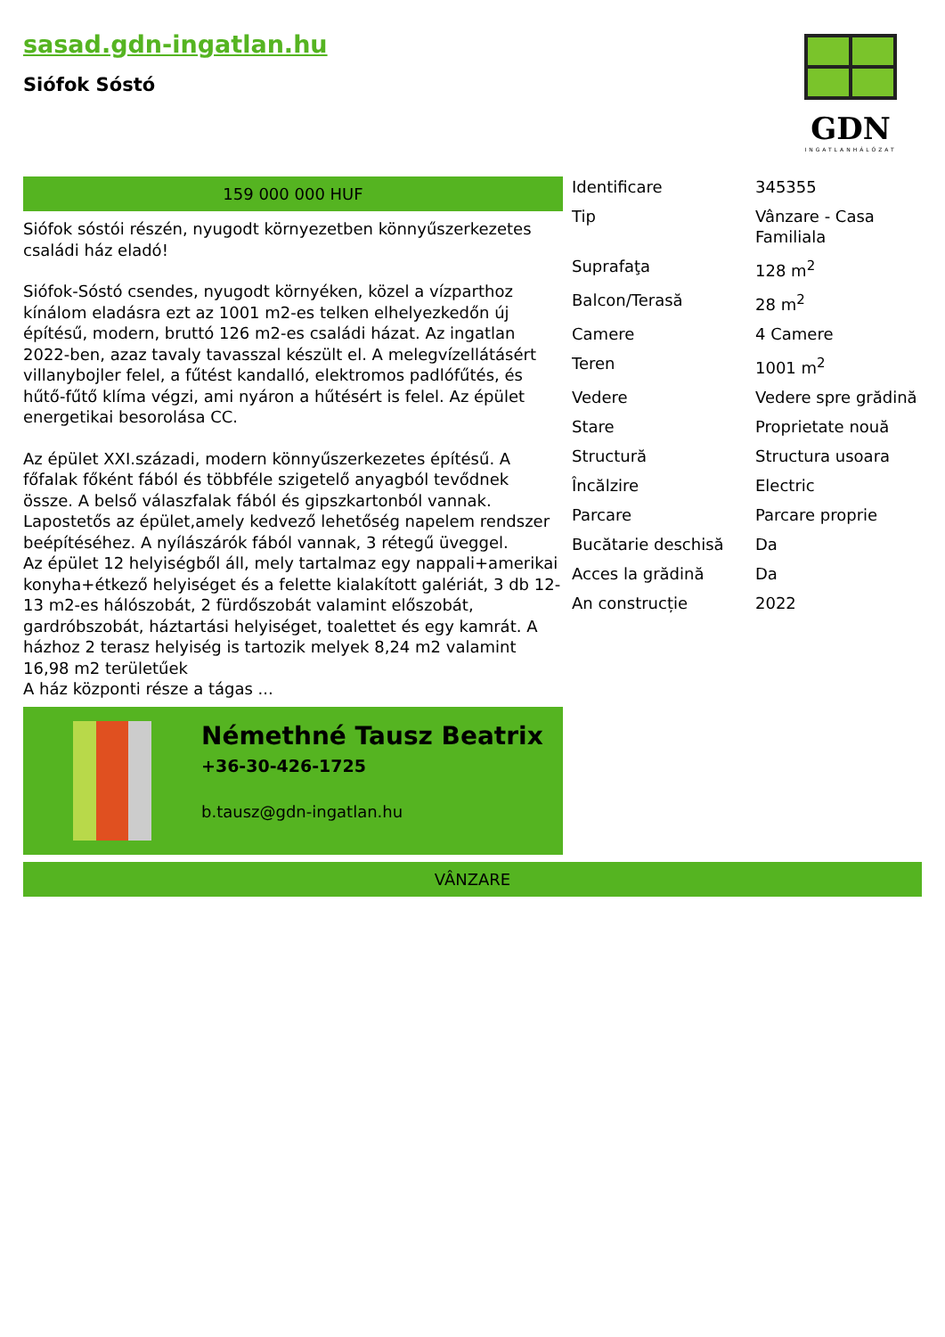sasad.gdn-ingatlan.hu
Siófok Sóstó
GDN
INGATLANHÁLÓZAT
159 000 000 HUF
Siófok sóstói részén, nyugodt környezetben könnyűszerkezetes családi ház eladó!
Siófok-Sóstó csendes, nyugodt környéken, közel a vízparthoz kínálom eladásra ezt az 1001 m2-es telken elhelyezkedőn új építésű, modern, bruttó 126 m2-es családi házat. Az ingatlan 2022-ben, azaz tavaly tavasszal készült el. A melegvízellátásért villanybojler felel, a fűtést kandalló, elektromos padlófűtés, és hűtő-fűtő klíma végzi, ami nyáron a hűtésért is felel. Az épület energetikai besorolása CC.
Az épület XXI.századi, modern könnyűszerkezetes építésű. A főfalak főként fából és többféle szigetelő anyagból tevődnek össze. A belső válaszfalak fából és gipszkartonból vannak. Lapostetős az épület,amely kedvező lehetőség napelem rendszer beépítéséhez. A nyílászárók fából vannak, 3 rétegű üveggel.
Az épület 12 helyiségből áll, mely tartalmaz egy nappali+amerikai konyha+étkező helyiséget és a felette kialakított galériát, 3 db 12-13 m2-es hálószobát, 2 fürdőszobát valamint előszobát, gardróbszobát, háztartási helyiséget, toalettet és egy kamrát. A házhoz 2 terasz helyiség is tartozik melyek 8,24 m2 valamint 16,98 m2 területűek
A ház központi része a tágas ...
Némethné Tausz Beatrix
+36-30-426-1725
b.tausz@gdn-ingatlan.hu
| Identificare | 345355 |
| Tip | Vânzare - Casa Familiala |
| Suprafaţa | 128 m<sup>2</sup> |
| Balcon/Terasă | 28 m<sup>2</sup> |
| Camere | 4 Camere |
| Teren | 1001 m<sup>2</sup> |
| Vedere | Vedere spre grădină |
| Stare | Proprietate nouă |
| Structură | Structura usoara |
| Încălzire | Electric |
| Parcare | Parcare proprie |
| Bucătarie deschisă | Da |
| Acces la grădină | Da |
| An construcție | 2022 |
VÂNZARE